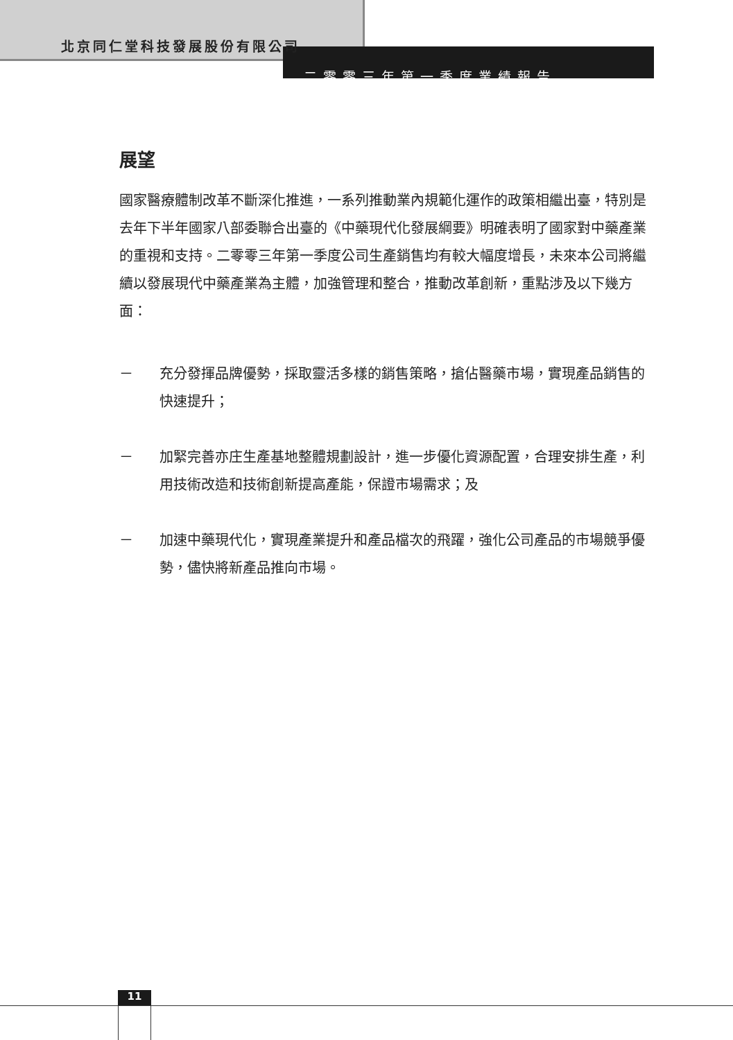北京同仁堂科技發展股份有限公司
二零零三年第一季度業績報告
展望
國家醫療體制改革不斷深化推進，一系列推動業內規範化運作的政策相繼出臺，特別是去年下半年國家八部委聯合出臺的《中藥現代化發展綱要》明確表明了國家對中藥產業的重視和支持。二零零三年第一季度公司生產銷售均有較大幅度增長，未來本公司將繼續以發展現代中藥產業為主體，加強管理和整合，推動改革創新，重點涉及以下幾方面：
－ 充分發揮品牌優勢，採取靈活多樣的銷售策略，搶佔醫藥市場，實現產品銷售的快速提升；
－ 加緊完善亦庄生產基地整體規劃設計，進一步優化資源配置，合理安排生產，利用技術改造和技術創新提高產能，保證市場需求；及
－ 加速中藥現代化，實現產業提升和產品檔次的飛躍，強化公司產品的市場競爭優勢，儘快將新產品推向市場。
11